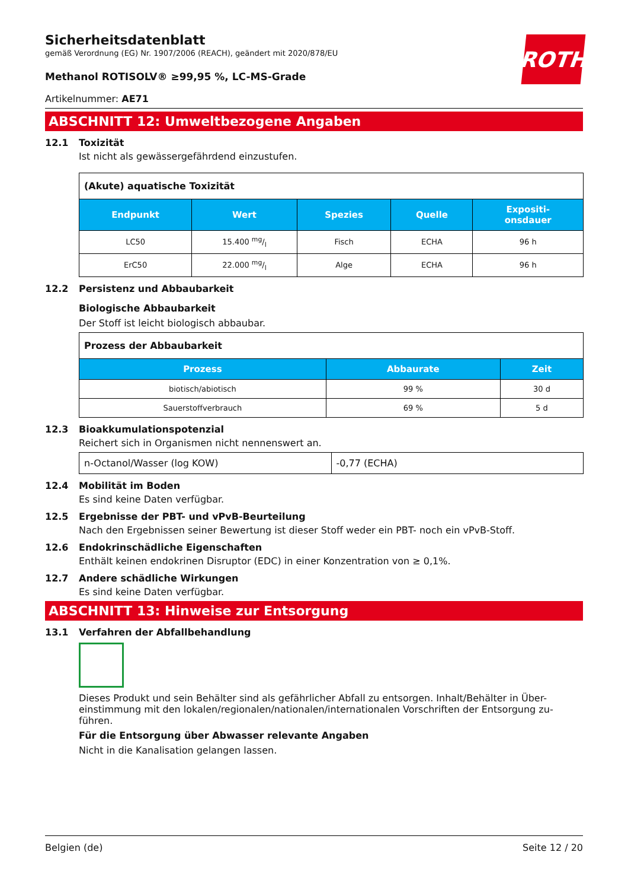ROTH
Sicherheitsdatenblatt
gemäß Verordnung (EG) Nr. 1907/2006 (REACH), geändert mit 2020/878/EU
Methanol ROTISOLV® ≥99,95 %, LC-MS-Grade
Artikelnummer: AE71
ABSCHNITT 12: Umweltbezogene Angaben
12.1 Toxizität
Ist nicht als gewässergefährdend einzustufen.
| (Akute) aquatische Toxizität | | | | |
| Endpunkt | Wert | Spezies | Quelle | Expositi- onsdauer |
| LC50 | 15.400 mg/l | Fisch | ECHA | 96 h |
| ErC50 | 22.000 mg/l | Alge | ECHA | 96 h |
12.2 Persistenz und Abbaubarkeit
Biologische Abbaubarkeit
Der Stoff ist leicht biologisch abbaubar.
| Prozess der Abbaubarkeit | | |
| Prozess | Abbaurate | Zeit |
| biotisch/abiotisch | 99 % | 30 d |
| Sauerstoffverbrauch | 69 % | 5 d |
12.3 Bioakkumulationspotenzial
Reichert sich in Organismen nicht nennenswert an.
| n-Octanol/Wasser (log KOW) | -0,77 (ECHA) |
12.4 Mobilität im Boden
Es sind keine Daten verfügbar.
12.5 Ergebnisse der PBT- und vPvB-Beurteilung
Nach den Ergebnissen seiner Bewertung ist dieser Stoff weder ein PBT- noch ein vPvB-Stoff.
12.6 Endokrinschädliche Eigenschaften
Enthält keinen endokrinen Disruptor (EDC) in einer Konzentration von ≥ 0,1%.
12.7 Andere schädliche Wirkungen
Es sind keine Daten verfügbar.
ABSCHNITT 13: Hinweise zur Entsorgung
13.1 Verfahren der Abfallbehandlung
Dieses Produkt und sein Behälter sind als gefährlicher Abfall zu entsorgen. Inhalt/Behälter in Über-einstimmung mit den lokalen/regionalen/nationalen/internationalen Vorschriften der Entsorgung zu-führen.
Für die Entsorgung über Abwasser relevante Angaben
Nicht in die Kanalisation gelangen lassen.
Belgien (de) Seite 12 / 20